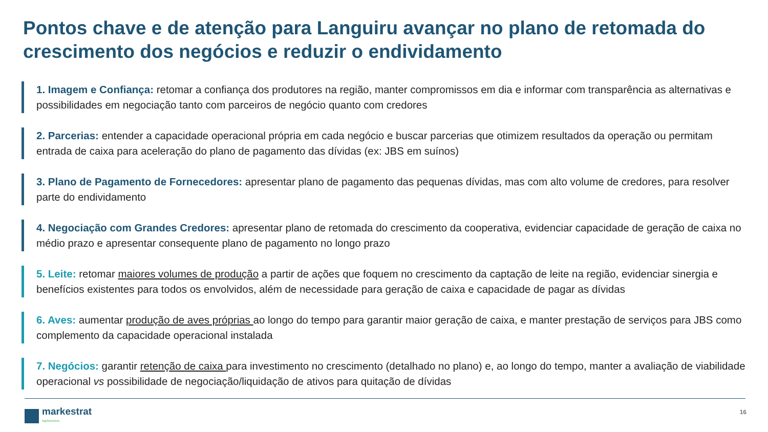Pontos chave e de atenção para Languiru avançar no plano de retomada do crescimento dos negócios e reduzir o endividamento
1. Imagem e Confiança: retomar a confiança dos produtores na região, manter compromissos em dia e informar com transparência as alternativas e possibilidades em negociação tanto com parceiros de negócio quanto com credores
2. Parcerias: entender a capacidade operacional própria em cada negócio e buscar parcerias que otimizem resultados da operação ou permitam entrada de caixa para aceleração do plano de pagamento das dívidas (ex: JBS em suínos)
3. Plano de Pagamento de Fornecedores: apresentar plano de pagamento das pequenas dívidas, mas com alto volume de credores, para resolver parte do endividamento
4. Negociação com Grandes Credores: apresentar plano de retomada do crescimento da cooperativa, evidenciar capacidade de geração de caixa no médio prazo e apresentar consequente plano de pagamento no longo prazo
5. Leite: retomar maiores volumes de produção a partir de ações que foquem no crescimento da captação de leite na região, evidenciar sinergia e benefícios existentes para todos os envolvidos, além de necessidade para geração de caixa e capacidade de pagar as dívidas
6. Aves: aumentar produção de aves próprias ao longo do tempo para garantir maior geração de caixa, e manter prestação de serviços para JBS como complemento da capacidade operacional instalada
7. Negócios: garantir retenção de caixa para investimento no crescimento (detalhado no plano) e, ao longo do tempo, manter a avaliação de viabilidade operacional vs possibilidade de negociação/liquidação de ativos para quitação de dívidas
markestrat
Agribusiness
16